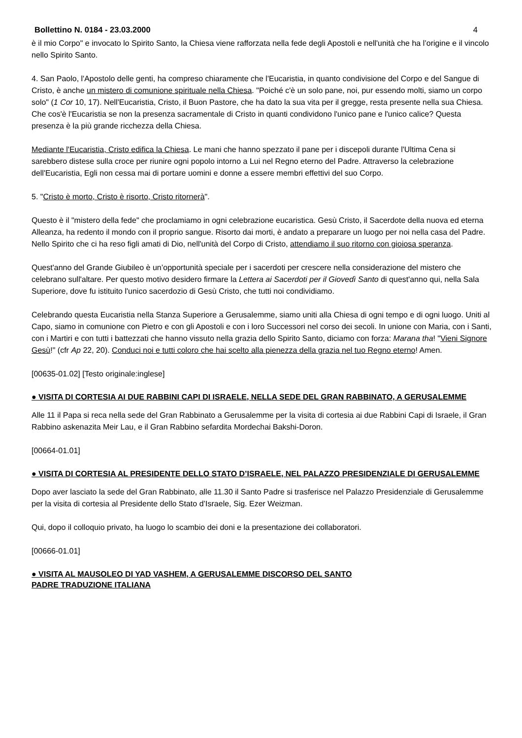Bollettino N. 0184 - 23.03.2000 4
è il mio Corpo" e invocato lo Spirito Santo, la Chiesa viene rafforzata nella fede degli Apostoli e nell'unità che ha l’origine e il vincolo nello Spirito Santo.
4. San Paolo, l'Apostolo delle genti, ha compreso chiaramente che l'Eucaristia, in quanto condivisione del Corpo e del Sangue di Cristo, è anche un mistero di comunione spirituale nella Chiesa. "Poiché c'è un solo pane, noi, pur essendo molti, siamo un corpo solo" (1 Cor 10, 17). Nell'Eucaristia, Cristo, il Buon Pastore, che ha dato la sua vita per il gregge, resta presente nella sua Chiesa. Che cos'è l'Eucaristia se non la presenza sacramentale di Cristo in quanti condividono l'unico pane e l'unico calice? Questa presenza è la più grande ricchezza della Chiesa.
Mediante l'Eucaristia, Cristo edifica la Chiesa. Le mani che hanno spezzato il pane per i discepoli durante l'Ultima Cena si sarebbero distese sulla croce per riunire ogni popolo intorno a Lui nel Regno eterno del Padre. Attraverso la celebrazione dell'Eucaristia, Egli non cessa mai di portare uomini e donne a essere membri effettivi del suo Corpo.
5. "Cristo è morto, Cristo è risorto, Cristo ritornerà".
Questo è il "mistero della fede" che proclamiamo in ogni celebrazione eucaristica. Gesù Cristo, il Sacerdote della nuova ed eterna Alleanza, ha redento il mondo con il proprio sangue. Risorto dai morti, è andato a preparare un luogo per noi nella casa del Padre. Nello Spirito che ci ha reso figli amati di Dio, nell'unità del Corpo di Cristo, attendiamo il suo ritorno con gioiosa speranza.
Quest'anno del Grande Giubileo è un’opportunità speciale per i sacerdoti per crescere nella considerazione del mistero che celebrano sull'altare. Per questo motivo desidero firmare la Lettera ai Sacerdoti per il Giovedì Santo di quest'anno qui, nella Sala Superiore, dove fu istituito l'unico sacerdozio di Gesù Cristo, che tutti noi condividiamo.
Celebrando questa Eucaristia nella Stanza Superiore a Gerusalemme, siamo uniti alla Chiesa di ogni tempo e di ogni luogo. Uniti al Capo, siamo in comunione con Pietro e con gli Apostoli e con i loro Successori nel corso dei secoli. In unione con Maria, con i Santi, con i Martiri e con tutti i battezzati che hanno vissuto nella grazia dello Spirito Santo, diciamo con forza: Marana tha! "Vieni Signore Gesù!" (cfr Ap 22, 20). Conduci noi e tutti coloro che hai scelto alla pienezza della grazia nel tuo Regno eterno! Amen.
[00635-01.02] [Testo originale:inglese]
● VISITA DI CORTESIA AI DUE RABBINI CAPI DI ISRAELE, NELLA SEDE DEL GRAN RABBINATO, A GERUSALEMME
Alle 11 il Papa si reca nella sede del Gran Rabbinato a Gerusalemme per la visita di cortesia ai due Rabbini Capi di Israele, il Gran Rabbino askenazita Meir Lau, e il Gran Rabbino sefardita Mordechai Bakshi-Doron.
[00664-01.01]
● VISITA DI CORTESIA AL PRESIDENTE DELLO STATO D’ISRAELE, NEL PALAZZO PRESIDENZIALE DI GERUSALEMME
Dopo aver lasciato la sede del Gran Rabbinato, alle 11.30 il Santo Padre si trasferisce nel Palazzo Presidenziale di Gerusalemme per la visita di cortesia al Presidente dello Stato d’Israele, Sig. Ezer Weizman.
Qui, dopo il colloquio privato, ha luogo lo scambio dei doni e la presentazione dei collaboratori.
[00666-01.01]
● VISITA AL MAUSOLEO DI YAD VASHEM, A GERUSALEMME DISCORSO DEL SANTO
PADRE TRADUZIONE ITALIANA